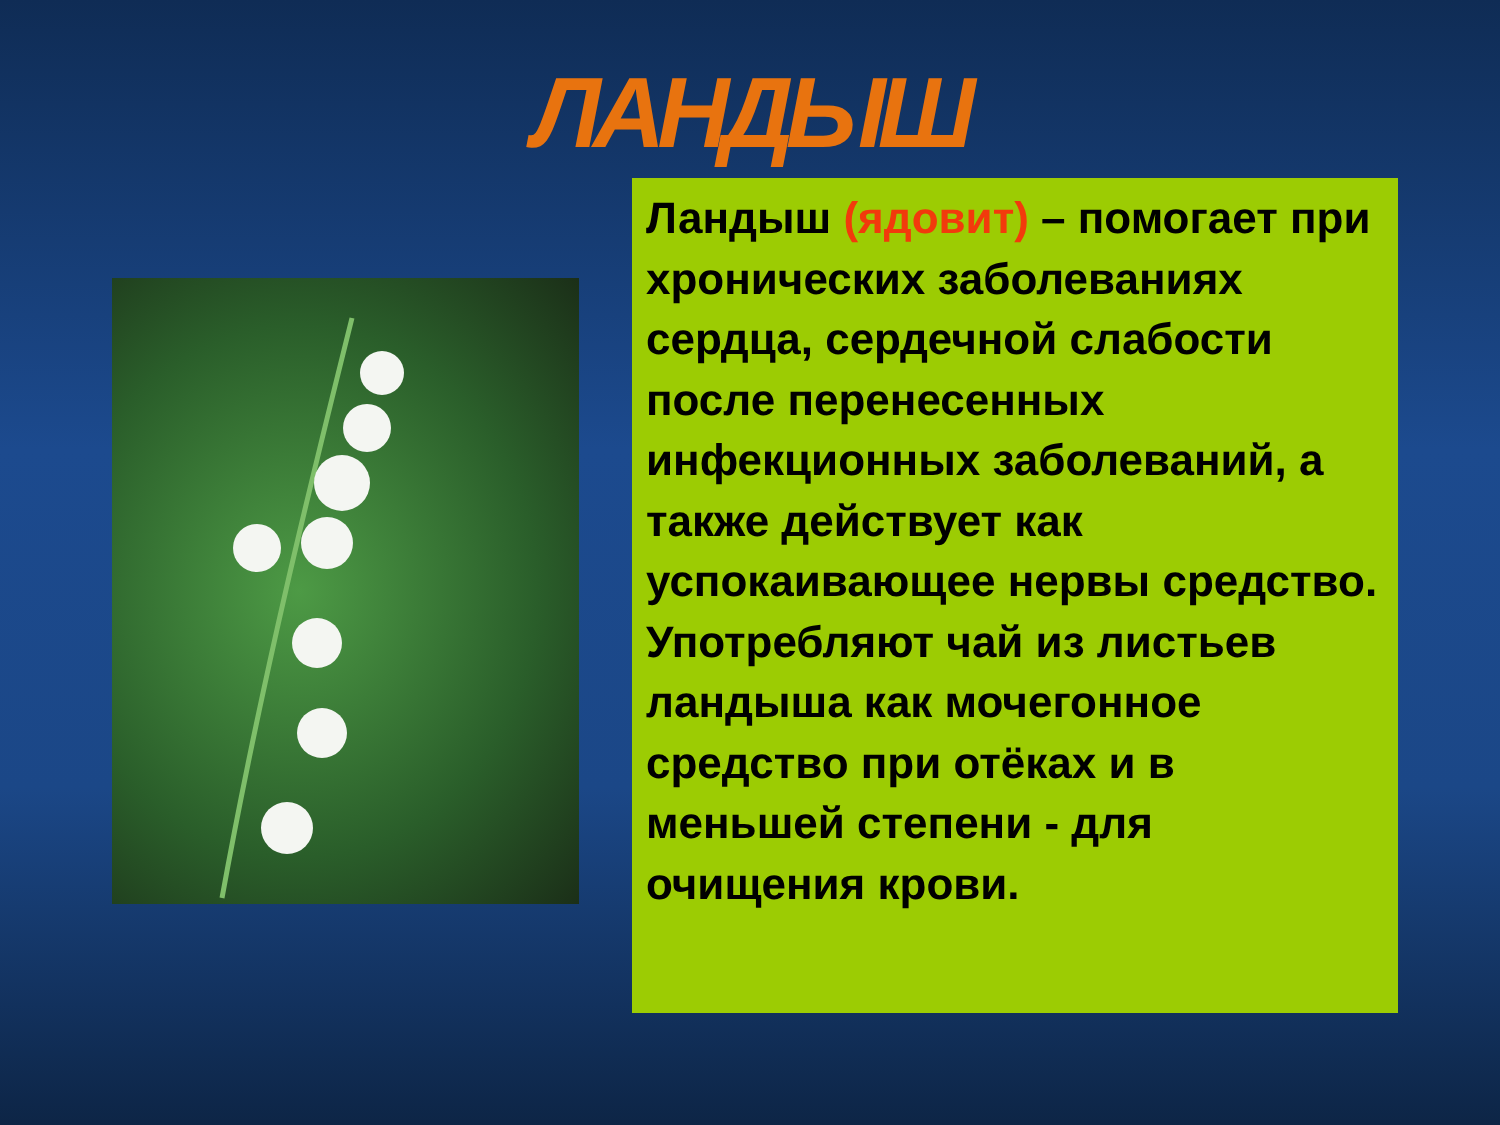ЛАНДЫШ
Ландыш (ядовит) – помогает при хронических заболеваниях сердца, сердечной слабости после перенесенных инфекционных заболеваний, а также действует как успокаивающее нервы средство.
Употребляют чай из листьев ландыша как мочегонное средство при отёках и в меньшей степени - для очищения крови.